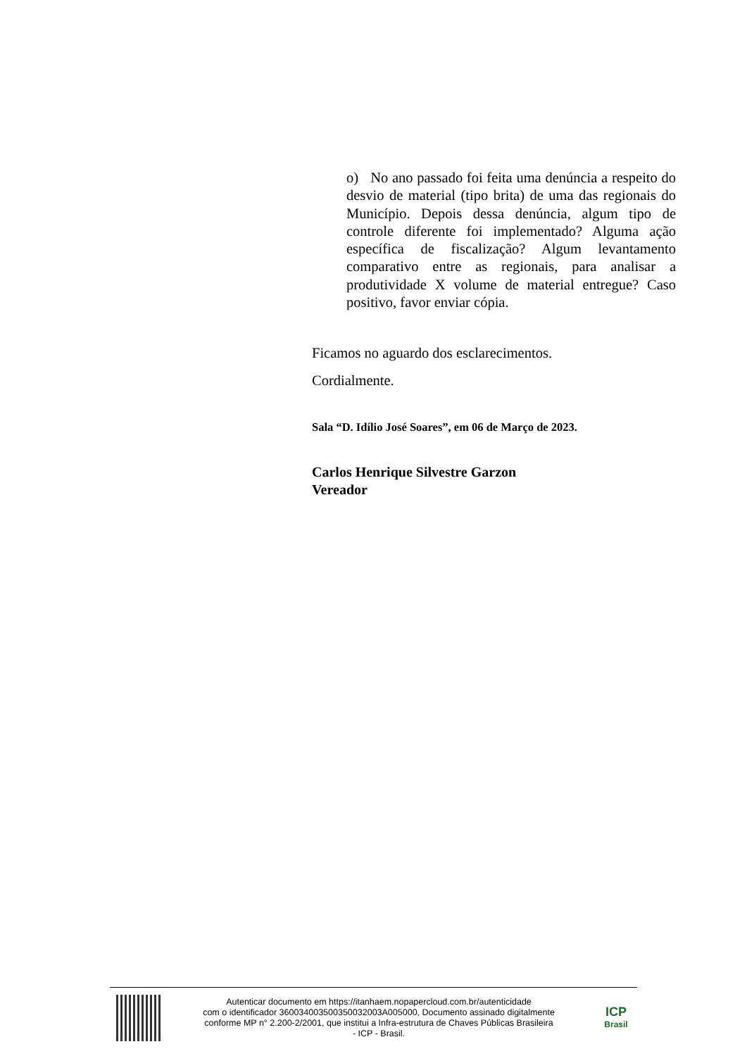o) No ano passado foi feita uma denúncia a respeito do desvio de material (tipo brita) de uma das regionais do Município. Depois dessa denúncia, algum tipo de controle diferente foi implementado? Alguma ação específica de fiscalização? Algum levantamento comparativo entre as regionais, para analisar a produtividade X volume de material entregue? Caso positivo, favor enviar cópia.
Ficamos no aguardo dos esclarecimentos.
Cordialmente.
Sala “D. Idílio José Soares”, em 06 de Março de 2023.
Carlos Henrique Silvestre Garzon
Vereador
Autenticar documento em https://itanhaem.nopapercloud.com.br/autenticidade
com o identificador 360034003500350032003A005000, Documento assinado digitalmente
conforme MP n° 2.200-2/2001, que institui a Infra-estrutura de Chaves Públicas Brasileira
- ICP - Brasil.
ICP
Brasil